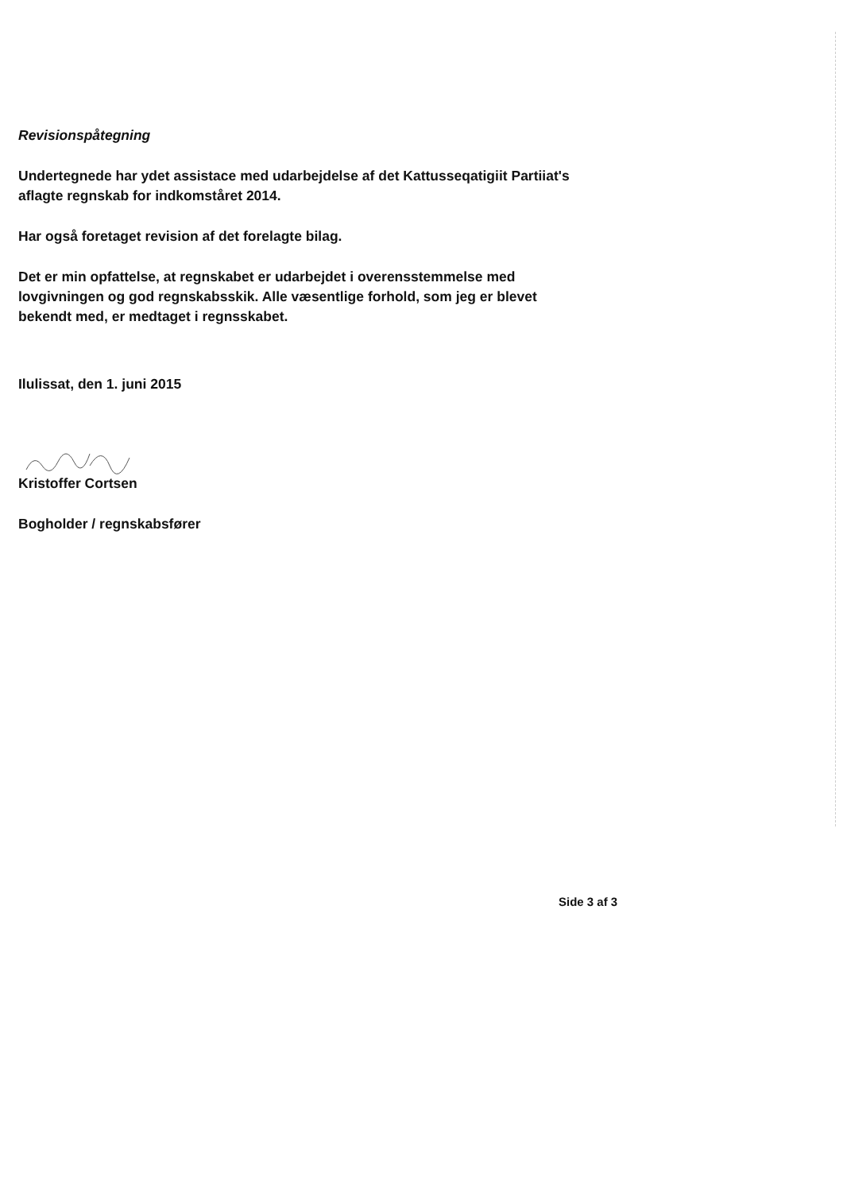Revisionspåtegning
Undertegnede har ydet assistace med udarbejdelse af det Kattusseqatigiit Partiiat's aflagte regnskab for indkomståret 2014.
Har også foretaget revision af det forelagte bilag.
Det er min opfattelse, at regnskabet er udarbejdet i overensstemmelse med lovgivningen og god regnskabsskik. Alle væsentlige forhold, som jeg er blevet bekendt med, er medtaget i regnsskabet.
Ilulissat, den 1. juni 2015
Kristoffer Cortsen
Bogholder / regnskabsfører
Side 3 af 3